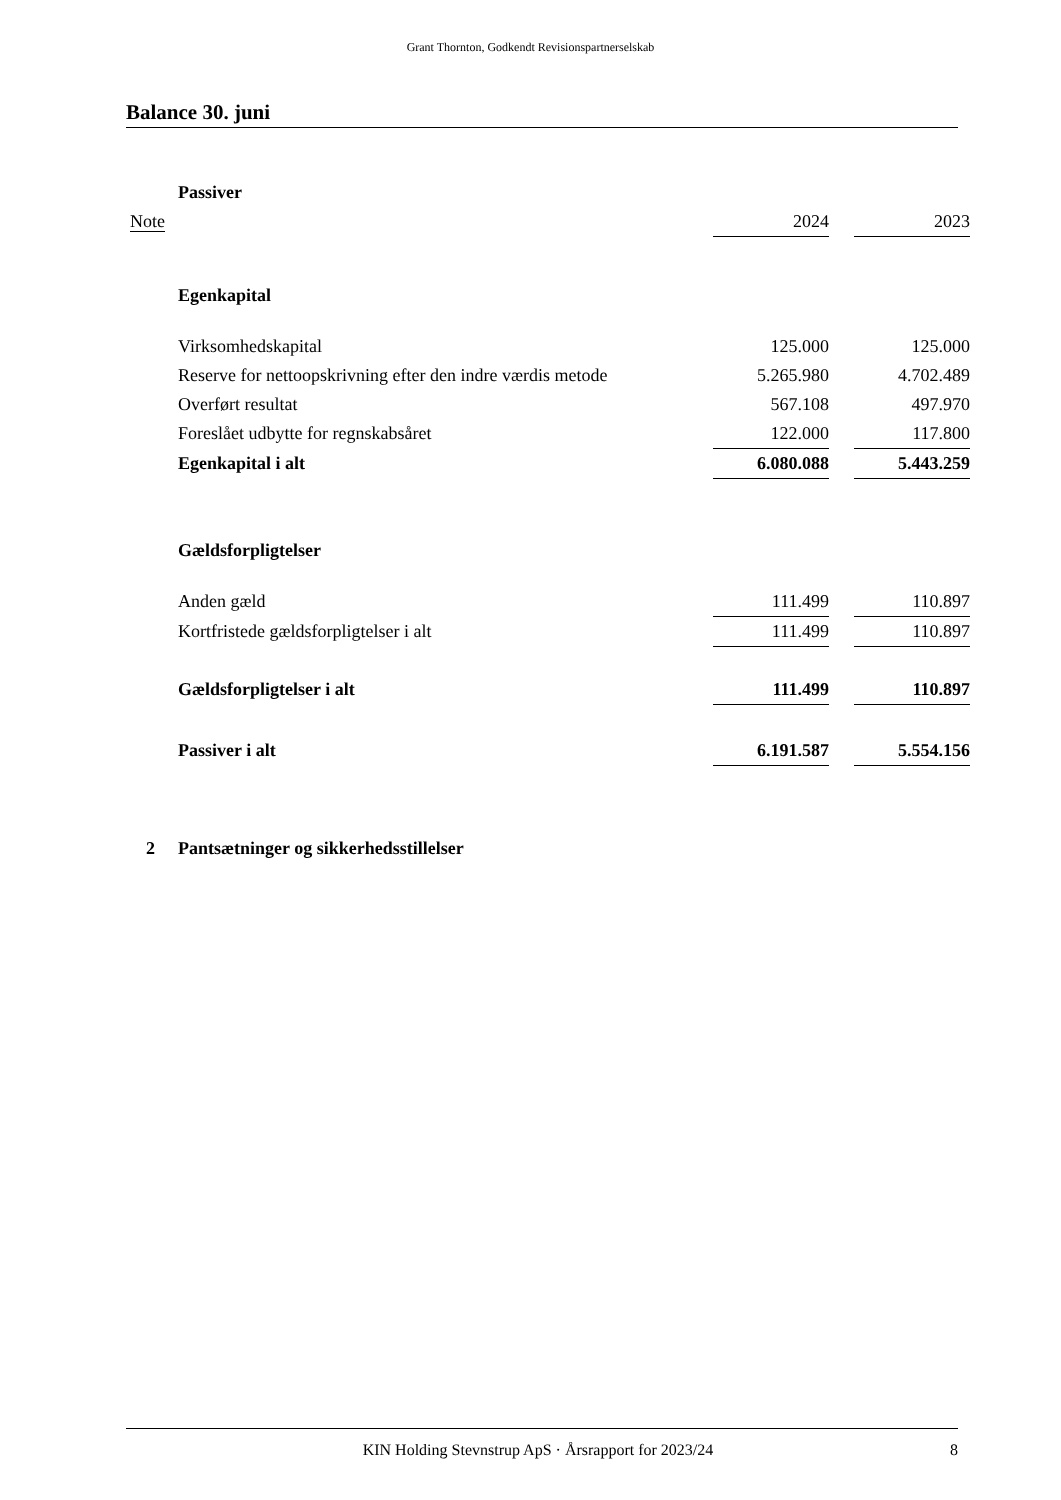Grant Thornton, Godkendt Revisionspartnerselskab
Balance 30. juni
| | Passiver | | | |
| Note | | 2024 | | 2023 |
| | Egenkapital | | | |
| | Virksomhedskapital | 125.000 | | 125.000 |
| | Reserve for nettoopskrivning efter den indre værdis metode | 5.265.980 | | 4.702.489 |
| | Overført resultat | 567.108 | | 497.970 |
| | Foreslået udbytte for regnskabsåret | 122.000 | | 117.800 |
| | Egenkapital i alt | 6.080.088 | | 5.443.259 |
| | Gældsforpligtelser | | | |
| | Anden gæld | 111.499 | | 110.897 |
| | Kortfristede gældsforpligtelser i alt | 111.499 | | 110.897 |
| | Gældsforpligtelser i alt | 111.499 | | 110.897 |
| | Passiver i alt | 6.191.587 | | 5.554.156 |
| 2 | Pantsætninger og sikkerhedsstillelser | | | |
KIN Holding Stevnstrup ApS · Årsrapport for 2023/24 8